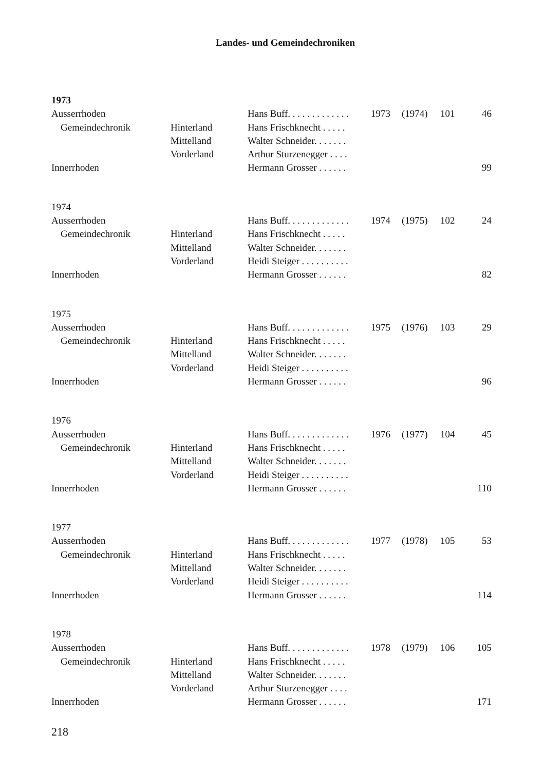Landes- und Gemeindechroniken
| 1973 | | | | | | |
| Ausserrhoden | | Hans Buff. . . . . . . . . . . . . | 1973 | (1974) | 101 | 46 |
| Gemeindechronik | Hinterland | Hans Frischknecht . . . . . | | | | |
| | Mittelland | Walter Schneider. . . . . . . | | | | |
| | Vorderland | Arthur Sturzenegger . . . . | | | | |
| Innerrhoden | | Hermann Grosser . . . . . . | | | | 99 |
| 1974 | | | | | | |
| Ausserrhoden | | Hans Buff. . . . . . . . . . . . . | 1974 | (1975) | 102 | 24 |
| Gemeindechronik | Hinterland | Hans Frischknecht . . . . . | | | | |
| | Mittelland | Walter Schneider. . . . . . . | | | | |
| | Vorderland | Heidi Steiger . . . . . . . . . . | | | | |
| Innerrhoden | | Hermann Grosser . . . . . . | | | | 82 |
| 1975 | | | | | | |
| Ausserrhoden | | Hans Buff. . . . . . . . . . . . . | 1975 | (1976) | 103 | 29 |
| Gemeindechronik | Hinterland | Hans Frischknecht . . . . . | | | | |
| | Mittelland | Walter Schneider. . . . . . . | | | | |
| | Vorderland | Heidi Steiger . . . . . . . . . . | | | | |
| Innerrhoden | | Hermann Grosser . . . . . . | | | | 96 |
| 1976 | | | | | | |
| Ausserrhoden | | Hans Buff. . . . . . . . . . . . . | 1976 | (1977) | 104 | 45 |
| Gemeindechronik | Hinterland | Hans Frischknecht . . . . . | | | | |
| | Mittelland | Walter Schneider. . . . . . . | | | | |
| | Vorderland | Heidi Steiger . . . . . . . . . . | | | | |
| Innerrhoden | | Hermann Grosser . . . . . . | | | | 110 |
| 1977 | | | | | | |
| Ausserrhoden | | Hans Buff. . . . . . . . . . . . . | 1977 | (1978) | 105 | 53 |
| Gemeindechronik | Hinterland | Hans Frischknecht . . . . . | | | | |
| | Mittelland | Walter Schneider. . . . . . . | | | | |
| | Vorderland | Heidi Steiger . . . . . . . . . . | | | | |
| Innerrhoden | | Hermann Grosser . . . . . . | | | | 114 |
| 1978 | | | | | | |
| Ausserrhoden | | Hans Buff. . . . . . . . . . . . . | 1978 | (1979) | 106 | 105 |
| Gemeindechronik | Hinterland | Hans Frischknecht . . . . . | | | | |
| | Mittelland | Walter Schneider. . . . . . . | | | | |
| | Vorderland | Arthur Sturzenegger . . . . | | | | |
| Innerrhoden | | Hermann Grosser . . . . . . | | | | 171 |
218